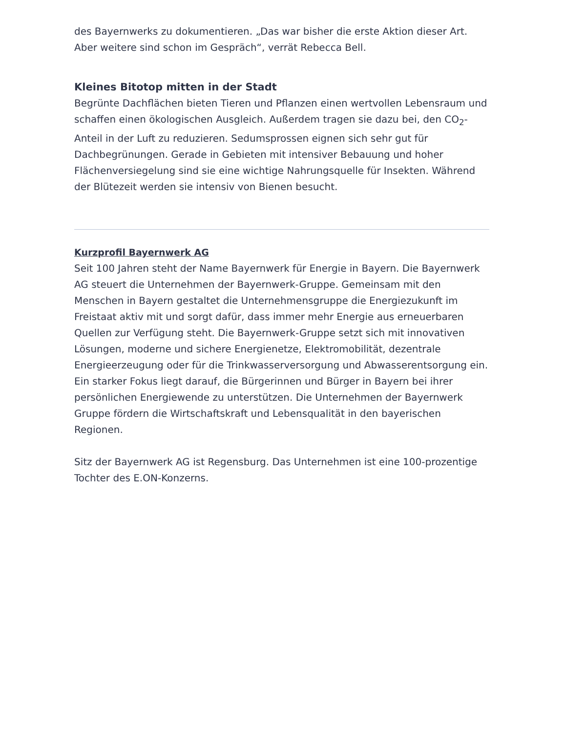des Bayernwerks zu dokumentieren. „Das war bisher die erste Aktion dieser Art. Aber weitere sind schon im Gespräch“, verrät Rebecca Bell.
Kleines Bitotop mitten in der Stadt
Begrünte Dachflächen bieten Tieren und Pflanzen einen wertvollen Lebensraum und schaffen einen ökologischen Ausgleich. Außerdem tragen sie dazu bei, den CO<sub>2</sub>-Anteil in der Luft zu reduzieren. Sedumsprossen eignen sich sehr gut für Dachbegrünungen. Gerade in Gebieten mit intensiver Bebauung und hoher Flächenversiegelung sind sie eine wichtige Nahrungsquelle für Insekten. Während der Blütezeit werden sie intensiv von Bienen besucht.
Kurzprofil Bayernwerk AG
Seit 100 Jahren steht der Name Bayernwerk für Energie in Bayern. Die Bayernwerk AG steuert die Unternehmen der Bayernwerk-Gruppe. Gemeinsam mit den Menschen in Bayern gestaltet die Unternehmensgruppe die Energiezukunft im Freistaat aktiv mit und sorgt dafür, dass immer mehr Energie aus erneuerbaren Quellen zur Verfügung steht. Die Bayernwerk-Gruppe setzt sich mit innovativen Lösungen, moderne und sichere Energienetze, Elektromobilität, dezentrale Energieerzeugung oder für die Trinkwasserversorgung und Abwasserentsorgung ein. Ein starker Fokus liegt darauf, die Bürgerinnen und Bürger in Bayern bei ihrer persönlichen Energiewende zu unterstützen. Die Unternehmen der Bayernwerk Gruppe fördern die Wirtschaftskraft und Lebensqualität in den bayerischen Regionen.
Sitz der Bayernwerk AG ist Regensburg. Das Unternehmen ist eine 100-prozentige Tochter des E.ON-Konzerns.